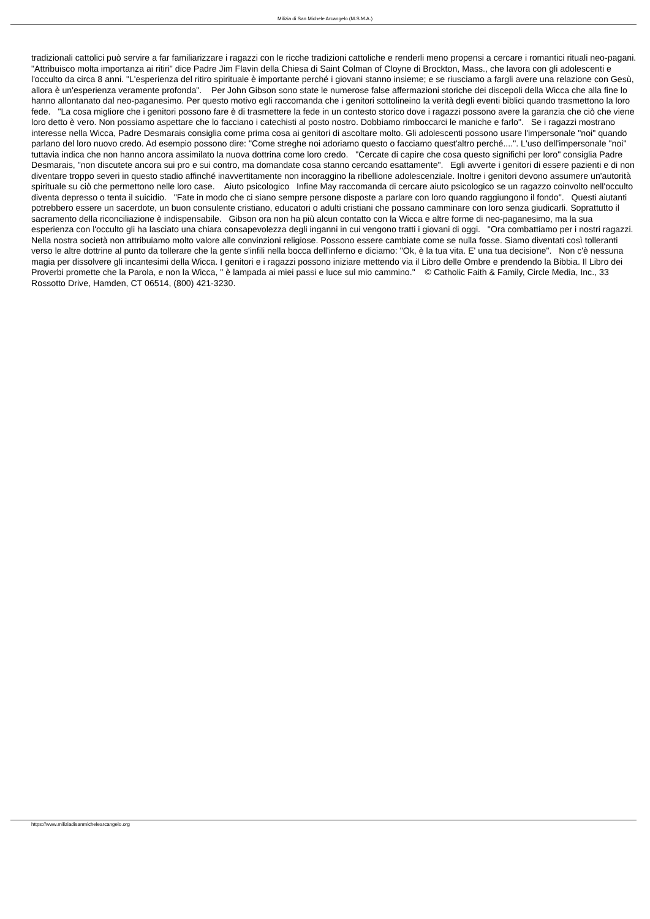Milizia di San Michele Arcangelo (M.S.M.A.)
tradizionali cattolici può servire a far familiarizzare i ragazzi con le ricche tradizioni cattoliche e renderli meno propensi a cercare i romantici rituali neo-pagani. "Attribuisco molta importanza ai ritiri" dice Padre Jim Flavin della Chiesa di Saint Colman of Cloyne di Brockton, Mass., che lavora con gli adolescenti e l'occulto da circa 8 anni. "L'esperienza del ritiro spirituale è importante perché i giovani stanno insieme; e se riusciamo a fargli avere una relazione con Gesù, allora è un'esperienza veramente profonda". Per John Gibson sono state le numerose false affermazioni storiche dei discepoli della Wicca che alla fine lo hanno allontanato dal neo-paganesimo. Per questo motivo egli raccomanda che i genitori sottolineino la verità degli eventi biblici quando trasmettono la loro fede. "La cosa migliore che i genitori possono fare è di trasmettere la fede in un contesto storico dove i ragazzi possono avere la garanzia che ciò che viene loro detto è vero. Non possiamo aspettare che lo facciano i catechisti al posto nostro. Dobbiamo rimboccarci le maniche e farlo". Se i ragazzi mostrano interesse nella Wicca, Padre Desmarais consiglia come prima cosa ai genitori di ascoltare molto. Gli adolescenti possono usare l'impersonale "noi" quando parlano del loro nuovo credo. Ad esempio possono dire: "Come streghe noi adoriamo questo o facciamo quest'altro perché....". L'uso dell'impersonale "noi" tuttavia indica che non hanno ancora assimilato la nuova dottrina come loro credo. "Cercate di capire che cosa questo significhi per loro" consiglia Padre Desmarais, "non discutete ancora sui pro e sui contro, ma domandate cosa stanno cercando esattamente". Egli avverte i genitori di essere pazienti e di non diventare troppo severi in questo stadio affinché inavvertitamente non incoraggino la ribellione adolescenziale. Inoltre i genitori devono assumere un'autorità spirituale su ciò che permettono nelle loro case. Aiuto psicologico Infine May raccomanda di cercare aiuto psicologico se un ragazzo coinvolto nell'occulto diventa depresso o tenta il suicidio. "Fate in modo che ci siano sempre persone disposte a parlare con loro quando raggiungono il fondo". Questi aiutanti potrebbero essere un sacerdote, un buon consulente cristiano, educatori o adulti cristiani che possano camminare con loro senza giudicarli. Soprattutto il sacramento della riconciliazione è indispensabile. Gibson ora non ha più alcun contatto con la Wicca e altre forme di neo-paganesimo, ma la sua esperienza con l'occulto gli ha lasciato una chiara consapevolezza degli inganni in cui vengono tratti i giovani di oggi. "Ora combattiamo per i nostri ragazzi. Nella nostra società non attribuiamo molto valore alle convinzioni religiose. Possono essere cambiate come se nulla fosse. Siamo diventati così tolleranti verso le altre dottrine al punto da tollerare che la gente s'infili nella bocca dell'inferno e diciamo: "Ok, è la tua vita. E' una tua decisione". Non c'è nessuna magia per dissolvere gli incantesimi della Wicca. I genitori e i ragazzi possono iniziare mettendo via il Libro delle Ombre e prendendo la Bibbia. Il Libro dei Proverbi promette che la Parola, e non la Wicca, " è lampada ai miei passi e luce sul mio cammino." © Catholic Faith & Family, Circle Media, Inc., 33 Rossotto Drive, Hamden, CT 06514, (800) 421-3230.
https://www.miliziadisanmichelearcangelo.org